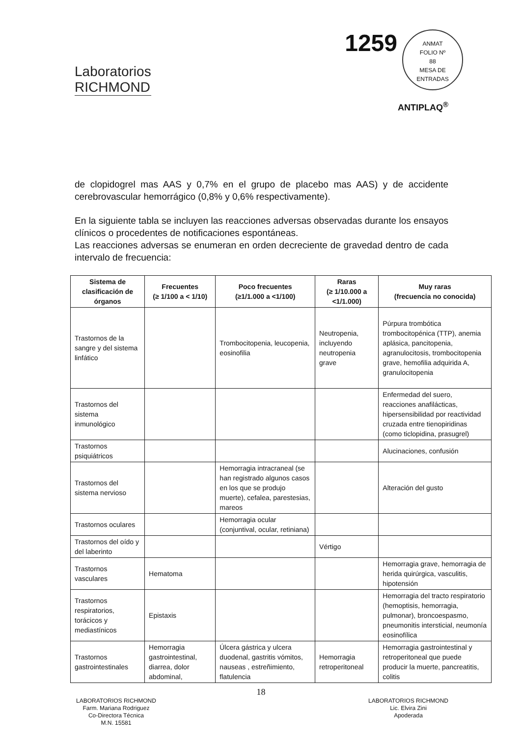Laboratorios
RICHMOND
1259
ANMAT
FOLIO Nº
88
MESA DE ENTRADAS
ANTIPLAQ<sup>®</sup>
de clopidogrel mas AAS y 0,7% en el grupo de placebo mas AAS) y de accidente cerebrovascular hemorrágico (0,8% y 0,6% respectivamente).
En la siguiente tabla se incluyen las reacciones adversas observadas durante los ensayos clínicos o procedentes de notificaciones espontáneas.
Las reacciones adversas se enumeran en orden decreciente de gravedad dentro de cada intervalo de frecuencia:
| Sistema de clasificación de órganos | Frecuentes (≥ 1/100 a < 1/10) | Poco frecuentes (≥1/1.000 a <1/100) | Raras (≥ 1/10.000 a <1/1.000) | Muy raras (frecuencia no conocida) |
| --- | --- | --- | --- | --- |
| Trastornos de la sangre y del sistema linfático | | Trombocitopenia, leucopenia, eosinofilia | Neutropenia, incluyendo neutropenia grave | Púrpura trombótica trombocitopénica (TTP), anemia aplásica, pancitopenia, agranulocitosis, trombocitopenia grave, hemofilia adquirida A, granulocitopenia |
| Trastornos del sistema inmunológico | | | | Enfermedad del suero, reacciones anafilácticas, hipersensibilidad por reactividad cruzada entre tienopiridinas (como ticlopidina, prasugrel) |
| Trastornos psiquiátricos | | | | Alucinaciones, confusión |
| Trastornos del sistema nervioso | | Hemorragia intracraneal (se han registrado algunos casos en los que se produjo muerte), cefalea, parestesias, mareos | | Alteración del gusto |
| Trastornos oculares | | Hemorragia ocular (conjuntival, ocular, retiniana) | | |
| Trastornos del oído y del laberinto | | | Vértigo | |
| Trastornos vasculares | Hematoma | | | Hemorragia grave, hemorragia de herida quirúrgica, vasculitis, hipotensión |
| Trastornos respiratorios, torácicos y mediastínicos | Epistaxis | | | Hemorragia del tracto respiratorio (hemoptisis, hemorragia, pulmonar), broncoespasmo, pneumonitis intersticial, neumonía eosinofílica |
| Trastornos gastrointestinales | Hemorragia gastrointestinal, diarrea, dolor abdominal, | Úlcera gástrica y ulcera duodenal, gastritis vómitos, nauseas , estreñimiento, flatulencia | Hemorragia retroperitoneal | Hemorragia gastrointestinal y retroperitoneal que puede producir la muerte, pancreatitis, colitis |
18
LABORATORIOS RICHMOND
Farm. Mariana Rodriguez
Co-Directora Técnica
M.N. 15581
LABORATORIOS RICHMOND
Lic. Elvira Zini
Apoderada